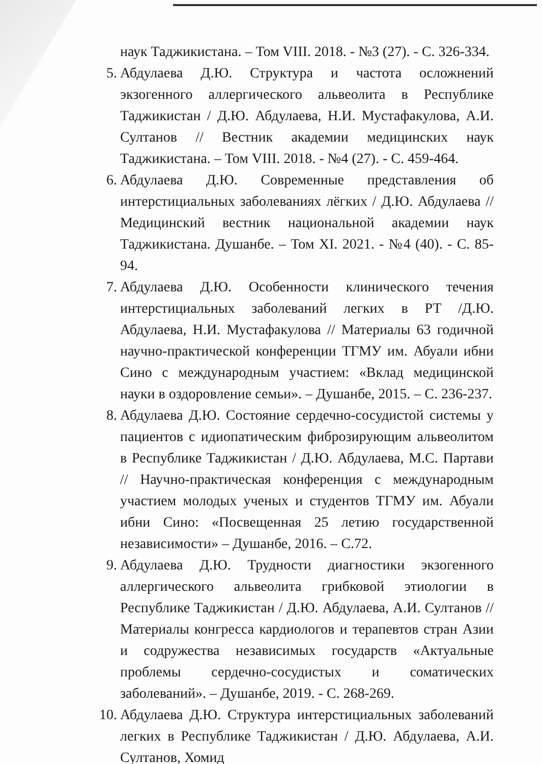наук Таджикистана. – Том VIII. 2018. - №3 (27). - С. 326-334.
5. Абдулаева Д.Ю. Структура и частота осложнений экзогенного аллергического альвеолита в Республике Таджикистан / Д.Ю. Абдулаева, Н.И. Мустафакулова, А.И. Султанов // Вестник академии медицинских наук Таджикистана. – Том VIII. 2018. - №4 (27). - С. 459-464.
6. Абдулаева Д.Ю. Современные представления об интерстициальных заболеваниях лёгких / Д.Ю. Абдулаева // Медицинский вестник национальной академии наук Таджикистана. Душанбе. – Том XI. 2021. - №4 (40). - С. 85-94.
7. Абдулаева Д.Ю. Особенности клинического течения интерстициальных заболеваний легких в РТ /Д.Ю. Абдулаева, Н.И. Мустафакулова // Материалы 63 годичной научно-практической конференции ТГМУ им. Абуали ибни Сино с международным участием: «Вклад медицинской науки в оздоровление семьи». – Душанбе, 2015. – С. 236-237.
8. Абдулаева Д.Ю. Состояние сердечно-сосудистой системы у пациентов с идиопатическим фиброзирующим альвеолитом в Республике Таджикистан / Д.Ю. Абдулаева, М.С. Партави // Научно-практическая конференция с международным участием молодых ученых и студентов ТГМУ им. Абуали ибни Сино: «Посвещенная 25 летию государственной независимости» – Душанбе, 2016. – С.72.
9. Абдулаева Д.Ю. Трудности диагностики экзогенного аллергического альвеолита грибковой этиологии в Республике Таджикистан / Д.Ю. Абдулаева, А.И. Султанов // Материалы конгресса кардиологов и терапевтов стран Азии и содружества независимых государств «Актуальные проблемы сердечно-сосудистых и соматических заболеваний». – Душанбе, 2019. - С. 268-269.
10.
Абдулаева Д.Ю. Структура интерстициальных заболеваний легких в Республике Таджикистан / Д.Ю. Абдулаева, А.И. Султанов, Хомид